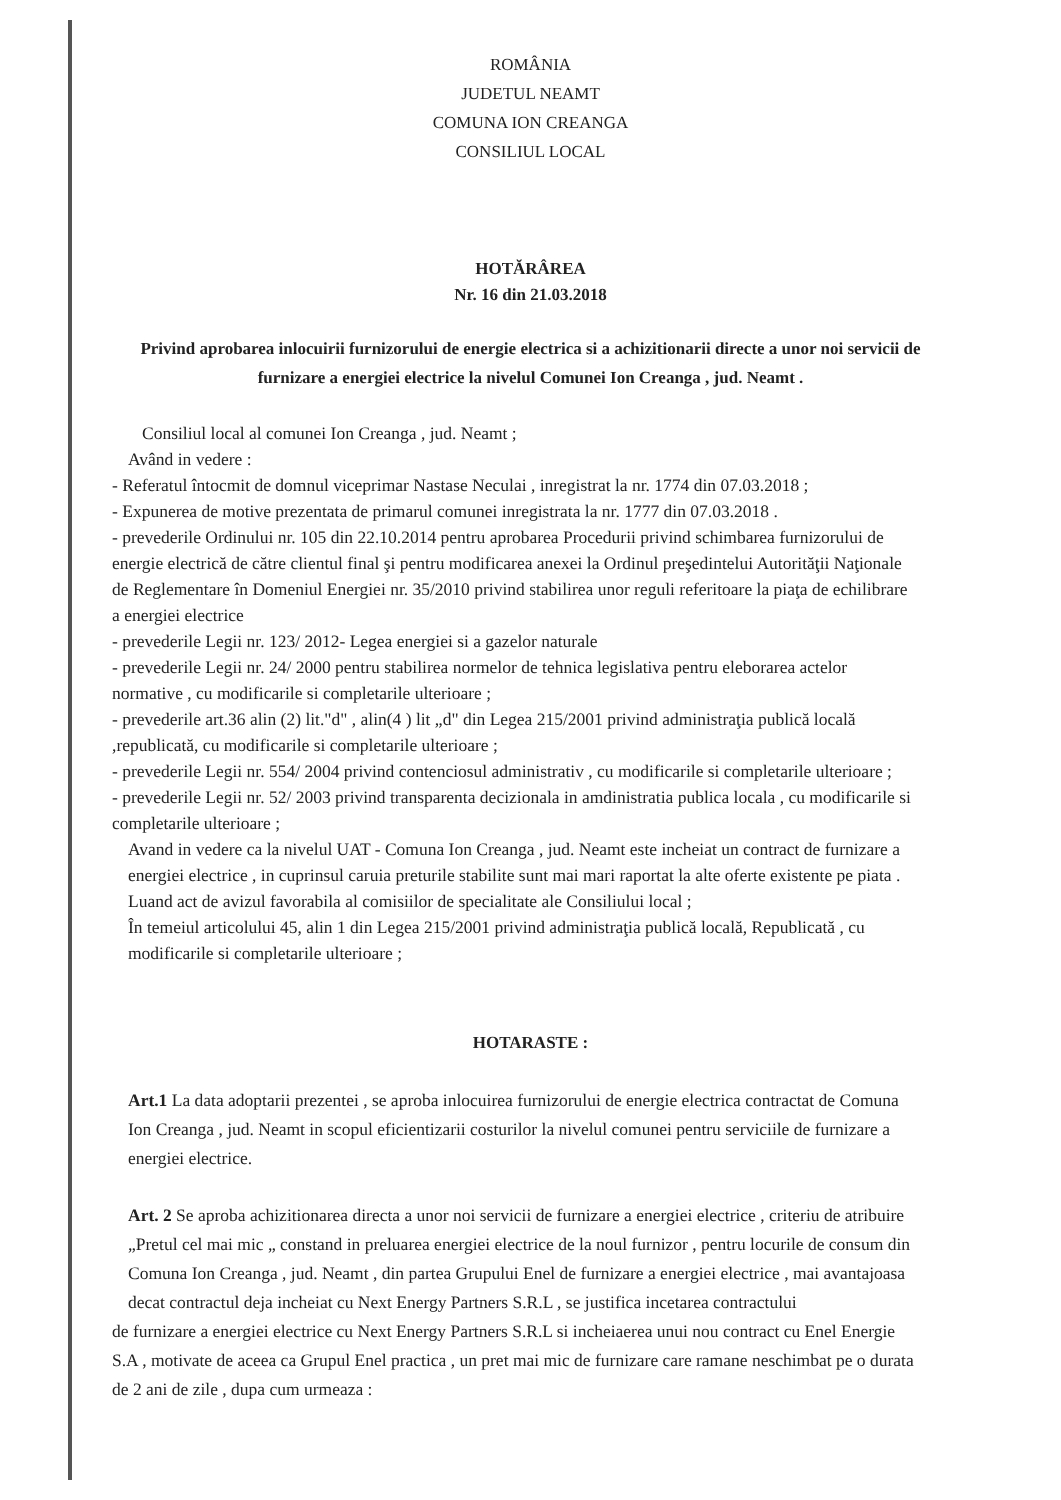ROMÂNIA
JUDETUL NEAMT
COMUNA ION CREANGA
CONSILIUL LOCAL
HOTĂRÂREA
Nr. 16 din 21.03.2018
Privind aprobarea inlocuirii furnizorului de energie electrica si a achizitionarii directe a unor noi servicii de furnizare a energiei electrice la nivelul Comunei Ion Creanga , jud. Neamt .
Consiliul local al comunei Ion Creanga , jud. Neamt ;
Având in vedere :
- Referatul întocmit de domnul viceprimar Nastase Neculai , inregistrat la nr. 1774 din 07.03.2018 ;
- Expunerea de motive prezentata de primarul comunei inregistrata la nr. 1777 din 07.03.2018 .
- prevederile Ordinului nr. 105 din 22.10.2014 pentru aprobarea Procedurii privind schimbarea furnizorului de energie electrică de către clientul final şi pentru modificarea anexei la Ordinul preşedintelui Autorităţii Naţionale de Reglementare în Domeniul Energiei nr. 35/2010 privind stabilirea unor reguli referitoare la piaţa de echilibrare a energiei electrice
- prevederile Legii nr. 123/ 2012- Legea energiei si a gazelor naturale
- prevederile Legii nr. 24/ 2000 pentru stabilirea normelor de tehnica legislativa pentru eleborarea actelor normative , cu modificarile si completarile ulterioare ;
- prevederile art.36 alin (2) lit."d" , alin(4 ) lit „d" din Legea 215/2001 privind administraţia publică locală ,republicată, cu modificarile si completarile ulterioare ;
- prevederile Legii nr. 554/ 2004 privind contenciosul administrativ , cu modificarile si completarile ulterioare ;
- prevederile Legii nr. 52/ 2003 privind transparenta decizionala in amdinistratia publica locala , cu modificarile si completarile ulterioare ;
Avand in vedere ca la nivelul UAT - Comuna Ion Creanga , jud. Neamt este incheiat un contract de furnizare a energiei electrice , in cuprinsul caruia preturile stabilite sunt mai mari raportat la alte oferte existente pe piata .
Luand act de avizul favorabila al comisiilor de specialitate ale Consiliului local ;
În temeiul articolului 45, alin 1 din Legea 215/2001 privind administraţia publică locală, Republicată , cu modificarile si completarile ulterioare ;
HOTARASTE :
Art.1 La data adoptarii prezentei , se aproba inlocuirea furnizorului de energie electrica contractat de Comuna Ion Creanga , jud. Neamt in scopul eficientizarii costurilor la nivelul comunei pentru serviciile de furnizare a energiei electrice.
Art. 2 Se aproba achizitionarea directa a unor noi servicii de furnizare a energiei electrice , criteriu de atribuire „Pretul cel mai mic „ constand in preluarea energiei electrice de la noul furnizor , pentru locurile de consum din Comuna Ion Creanga , jud. Neamt , din partea Grupului Enel de furnizare a energiei electrice , mai avantajoasa decat contractul deja incheiat cu Next Energy Partners S.R.L , se justifica incetarea contractului
de furnizare a energiei electrice cu Next Energy Partners S.R.L si incheiaerea unui nou contract cu Enel Energie S.A , motivate de aceea ca Grupul Enel practica , un pret mai mic de furnizare care ramane neschimbat pe o durata de 2 ani de zile , dupa cum urmeaza :